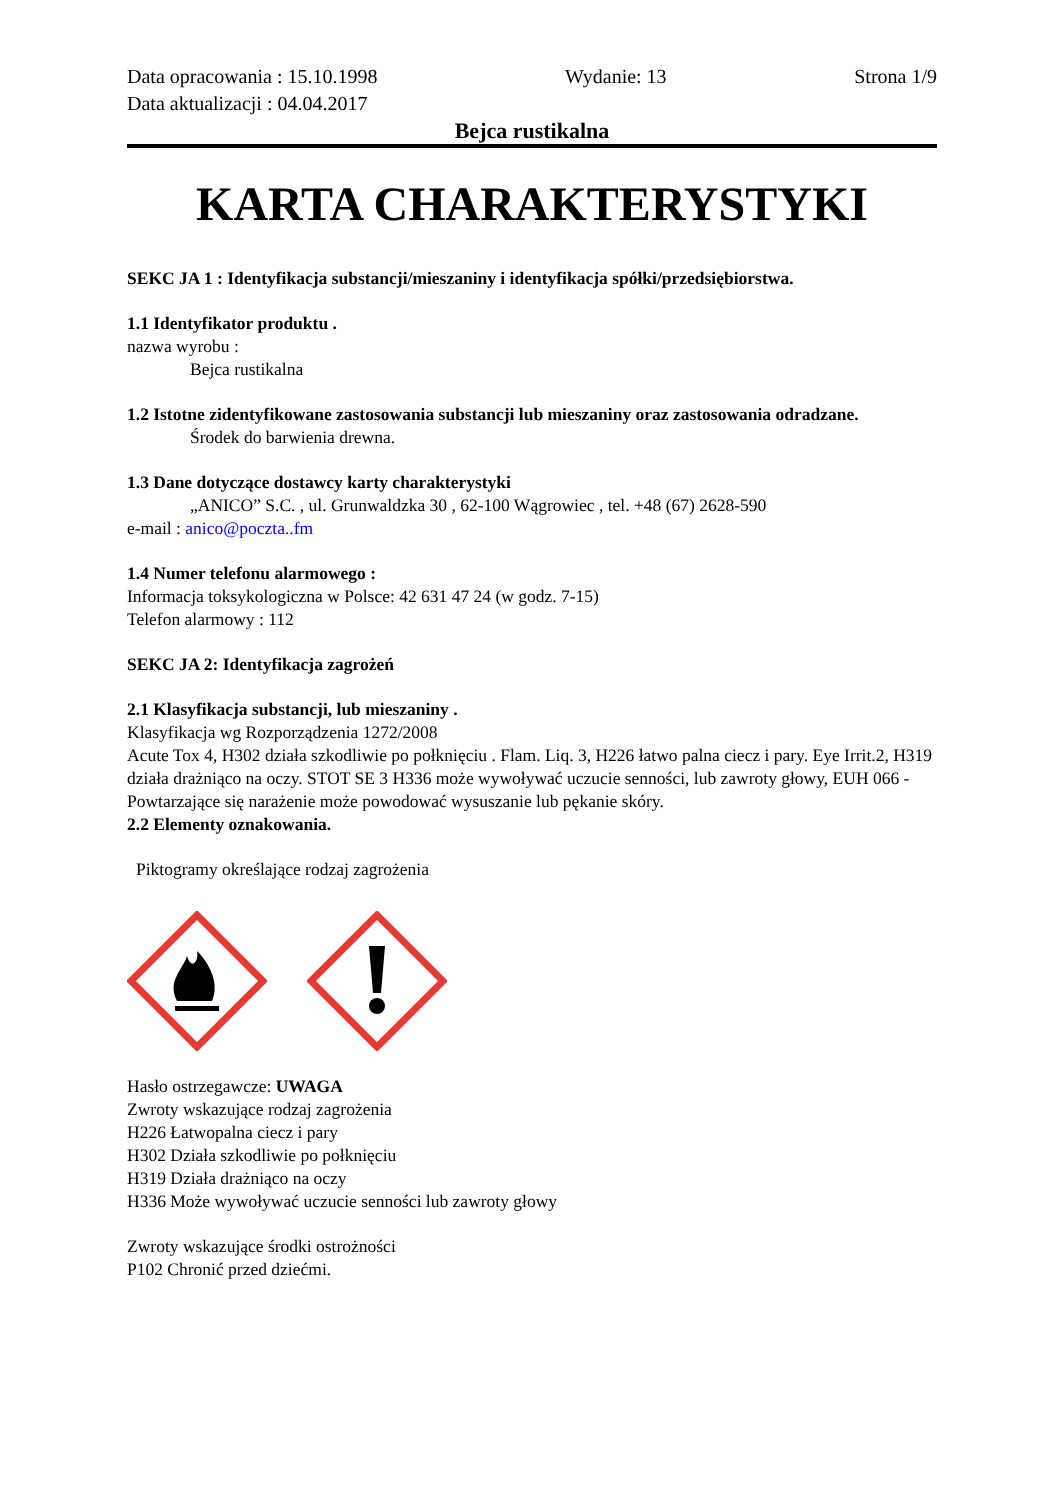Data opracowania : 15.10.1998
Data aktualizacji : 04.04.2017
Wydanie: 13 Strona 1/9
Bejca rustikalna
KARTA CHARAKTERYSTYKI
SEKC JA 1 : Identyfikacja substancji/mieszaniny i identyfikacja spółki/przedsiębiorstwa.
1.1 Identyfikator produktu .
nazwa wyrobu :
Bejca rustikalna
1.2 Istotne zidentyfikowane zastosowania substancji lub mieszaniny oraz zastosowania odradzane.
Środek do barwienia drewna.
1.3 Dane dotyczące dostawcy karty charakterystyki
„ANICO” S.C. , ul. Grunwaldzka 30 , 62-100 Wągrowiec , tel. +48 (67) 2628-590
e-mail : anico@poczta..fm
1.4 Numer telefonu alarmowego :
Informacja toksykologiczna w Polsce: 42 631 47 24 (w godz. 7-15)
Telefon alarmowy : 112
SEKC JA 2: Identyfikacja zagrożeń
2.1 Klasyfikacja substancji, lub mieszaniny .
Klasyfikacja wg Rozporządzenia 1272/2008
Acute Tox 4, H302 działa szkodliwie po połknięciu . Flam. Liq. 3, H226 łatwo palna ciecz i pary. Eye Irrit.2, H319 działa drażniąco na oczy. STOT SE 3 H336 może wywoływać uczucie senności, lub zawroty głowy, EUH 066 - Powtarzające się narażenie może powodować wysuszanie lub pękanie skóry.
2.2 Elementy oznakowania.
Piktogramy określające rodzaj zagrożenia
Hasło ostrzegawcze: UWAGA
Zwroty wskazujące rodzaj zagrożenia
H226 Łatwopalna ciecz i pary
H302 Działa szkodliwie po połknięciu
H319 Działa drażniąco na oczy
H336 Może wywoływać uczucie senności lub zawroty głowy
Zwroty wskazujące środki ostrożności
P102 Chronić przed dziećmi.